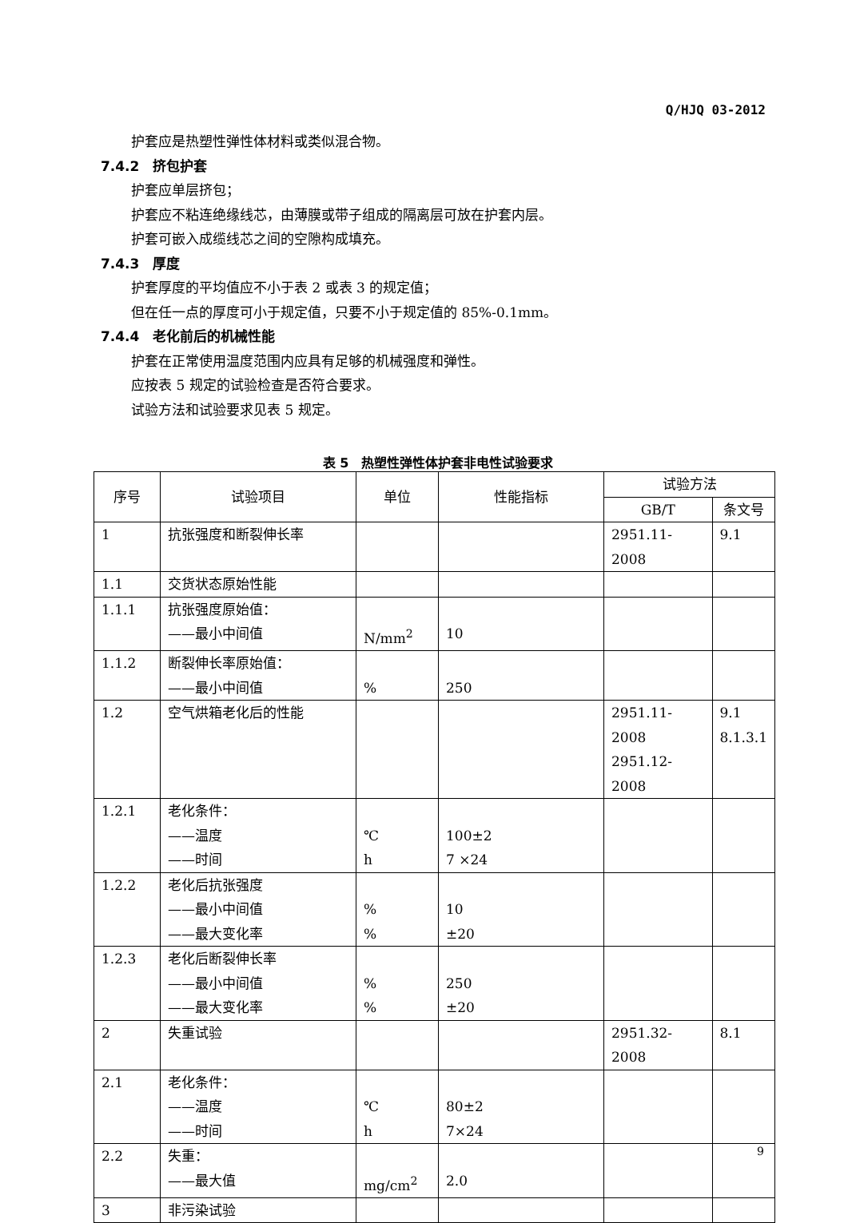Q/HJQ 03-2012
护套应是热塑性弹性体材料或类似混合物。
7.4.2　挤包护套
护套应单层挤包；
护套应不粘连绝缘线芯，由薄膜或带子组成的隔离层可放在护套内层。
护套可嵌入成缆线芯之间的空隙构成填充。
7.4.3　厚度
护套厚度的平均值应不小于表 2 或表 3 的规定值；
但在任一点的厚度可小于规定值，只要不小于规定值的 85%-0.1mm。
7.4.4　老化前后的机械性能
护套在正常使用温度范围内应具有足够的机械强度和弹性。
应按表 5 规定的试验检查是否符合要求。
试验方法和试验要求见表 5 规定。
表 5　热塑性弹性体护套非电性试验要求
| 序号 | 试验项目 | 单位 | 性能指标 | 试验方法 | |
| --- | --- | --- | --- | --- | --- |
| | | | | GB/T | 条文号 |
| 1 | 抗张强度和断裂伸长率 | | | 2951.11-2008 | 9.1 |
| 1.1 | 交货状态原始性能 | | | | |
| 1.1.1 | 抗张强度原始值： ——最小中间值 | N/mm<sup>2</sup> | 10 | | |
| 1.1.2 | 断裂伸长率原始值： ——最小中间值 | % | 250 | | |
| 1.2 | 空气烘箱老化后的性能 | | | 2951.11-2008 2951.12-2008 | 9.1 8.1.3.1 |
| 1.2.1 | 老化条件： ——温度 ——时间 | ℃ h | 100±2 7 ×24 | | |
| 1.2.2 | 老化后抗张强度 ——最小中间值 ——最大变化率 | % % | 10 ±20 | | |
| 1.2.3 | 老化后断裂伸长率 ——最小中间值 ——最大变化率 | % % | 250 ±20 | | |
| 2 | 失重试验 | | | 2951.32-2008 | 8.1 |
| 2.1 | 老化条件： ——温度 ——时间 | ℃ h | 80±2 7×24 | | |
| 2.2 | 失重： ——最大值 | mg/cm<sup>2</sup> | 2.0 | | |
| 3 | 非污染试验 | | | | |
9